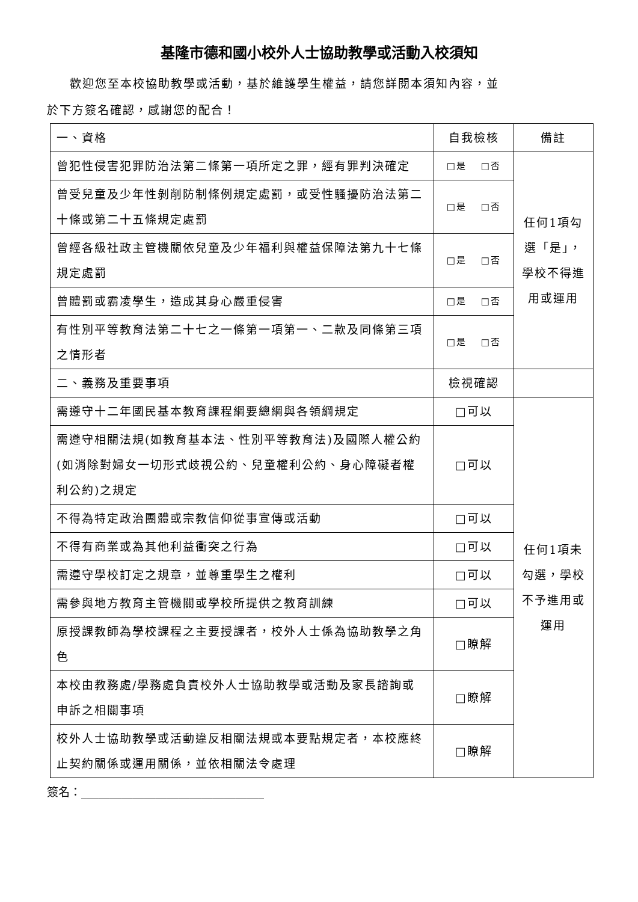基隆市德和國小校外人士協助教學或活動入校須知
歡迎您至本校協助教學或活動，基於維護學生權益，請您詳閱本須知內容，並
於下方簽名確認，感謝您的配合！
| 一、資格 | 自我檢核 | 備註 |
| 曾犯性侵害犯罪防治法第二條第一項所定之罪，經有罪判決確定 | □是 □否 | 任何1項勾選「是」，學校不得進用或運用 |
| 曾受兒童及少年性剝削防制條例規定處罰，或受性騷擾防治法第二十條或第二十五條規定處罰 | □是 □否 | |
| 曾經各級社政主管機關依兒童及少年福利與權益保障法第九十七條規定處罰 | □是 □否 | |
| 曾體罰或霸凌學生，造成其身心嚴重侵害 | □是 □否 | |
| 有性別平等教育法第二十七之一條第一項第一、二款及同條第三項之情形者 | □是 □否 | |
| 二、義務及重要事項 | 檢視確認 | |
| 需遵守十二年國民基本教育課程綱要總綱與各領綱規定 | □可以 | 任何1項未勾選，學校不予進用或運用 |
| 需遵守相關法規(如教育基本法、性別平等教育法)及國際人權公約(如消除對婦女一切形式歧視公約、兒童權利公約、身心障礙者權利公約)之規定 | □可以 | |
| 不得為特定政治團體或宗教信仰從事宣傳或活動 | □可以 | |
| 不得有商業或為其他利益衝突之行為 | □可以 | |
| 需遵守學校訂定之規章，並尊重學生之權利 | □可以 | |
| 需參與地方教育主管機關或學校所提供之教育訓練 | □可以 | |
| 原授課教師為學校課程之主要授課者，校外人士係為協助教學之角色 | □瞭解 | |
| 本校由教務處/學務處負責校外人士協助教學或活動及家長諮詢或申訴之相關事項 | □瞭解 | |
| 校外人士協助教學或活動違反相關法規或本要點規定者，本校應終止契約關係或運用關係，並依相關法令處理 | □瞭解 | |
簽名：________________________________